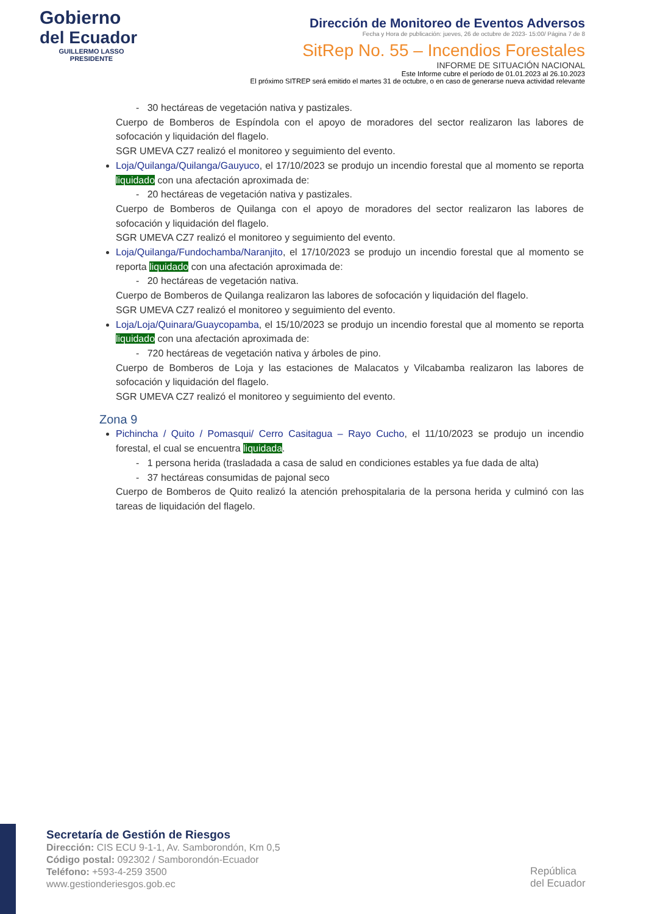Gobierno
del Ecuador
GUILLERMO LASSO
PRESIDENTE
Dirección de Monitoreo de Eventos Adversos
Fecha y Hora de publicación: jueves, 26 de octubre de 2023- 15:00/ Página 7 de 8
SitRep No. 55 – Incendios Forestales
INFORME DE SITUACIÓN NACIONAL
Este Informe cubre el período de 01.01.2023 al 26.10.2023
El próximo SITREP será emitido el martes 31 de octubre, o en caso de generarse nueva actividad relevante
- 30 hectáreas de vegetación nativa y pastizales.
Cuerpo de Bomberos de Espíndola con el apoyo de moradores del sector realizaron las labores de sofocación y liquidación del flagelo.
SGR UMEVA CZ7 realizó el monitoreo y seguimiento del evento.
Loja/Quilanga/Quilanga/Gauyuco, el 17/10/2023 se produjo un incendio forestal que al momento se reporta liquidado con una afectación aproximada de:
- 20 hectáreas de vegetación nativa y pastizales.
Cuerpo de Bomberos de Quilanga con el apoyo de moradores del sector realizaron las labores de sofocación y liquidación del flagelo.
SGR UMEVA CZ7 realizó el monitoreo y seguimiento del evento.
Loja/Quilanga/Fundochamba/Naranjito, el 17/10/2023 se produjo un incendio forestal que al momento se reporta liquidado con una afectación aproximada de:
- 20 hectáreas de vegetación nativa.
Cuerpo de Bomberos de Quilanga realizaron las labores de sofocación y liquidación del flagelo.
SGR UMEVA CZ7 realizó el monitoreo y seguimiento del evento.
Loja/Loja/Quinara/Guaycopamba, el 15/10/2023 se produjo un incendio forestal que al momento se reporta liquidado con una afectación aproximada de:
- 720 hectáreas de vegetación nativa y árboles de pino.
Cuerpo de Bomberos de Loja y las estaciones de Malacatos y Vilcabamba realizaron las labores de sofocación y liquidación del flagelo.
SGR UMEVA CZ7 realizó el monitoreo y seguimiento del evento.
Zona 9
Pichincha / Quito / Pomasqui/ Cerro Casitagua – Rayo Cucho, el 11/10/2023 se produjo un incendio forestal, el cual se encuentra liquidada.
- 1 persona herida (trasladada a casa de salud en condiciones estables ya fue dada de alta)
- 37 hectáreas consumidas de pajonal seco
Cuerpo de Bomberos de Quito realizó la atención prehospitalaria de la persona herida y culminó con las tareas de liquidación del flagelo.
Secretaría de Gestión de Riesgos
Dirección: CIS ECU 9-1-1, Av. Samborondón, Km 0,5
Código postal: 092302 / Samborondón-Ecuador
Teléfono: +593-4-259 3500
www.gestionderiesgos.gob.ec
República
del Ecuador